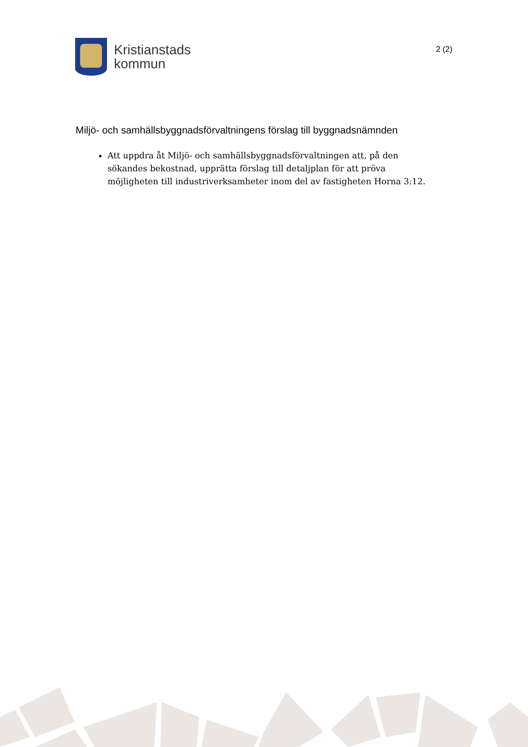Kristianstads
kommun
2 (2)
Miljö- och samhällsbyggnadsförvaltningens förslag till byggnadsnämnden
Att uppdra åt Miljö- och samhällsbyggnadsförvaltningen att, på den sökandes bekostnad, upprätta förslag till detaljplan för att pröva möjligheten till industriverksamheter inom del av fastigheten Horna 3:12.